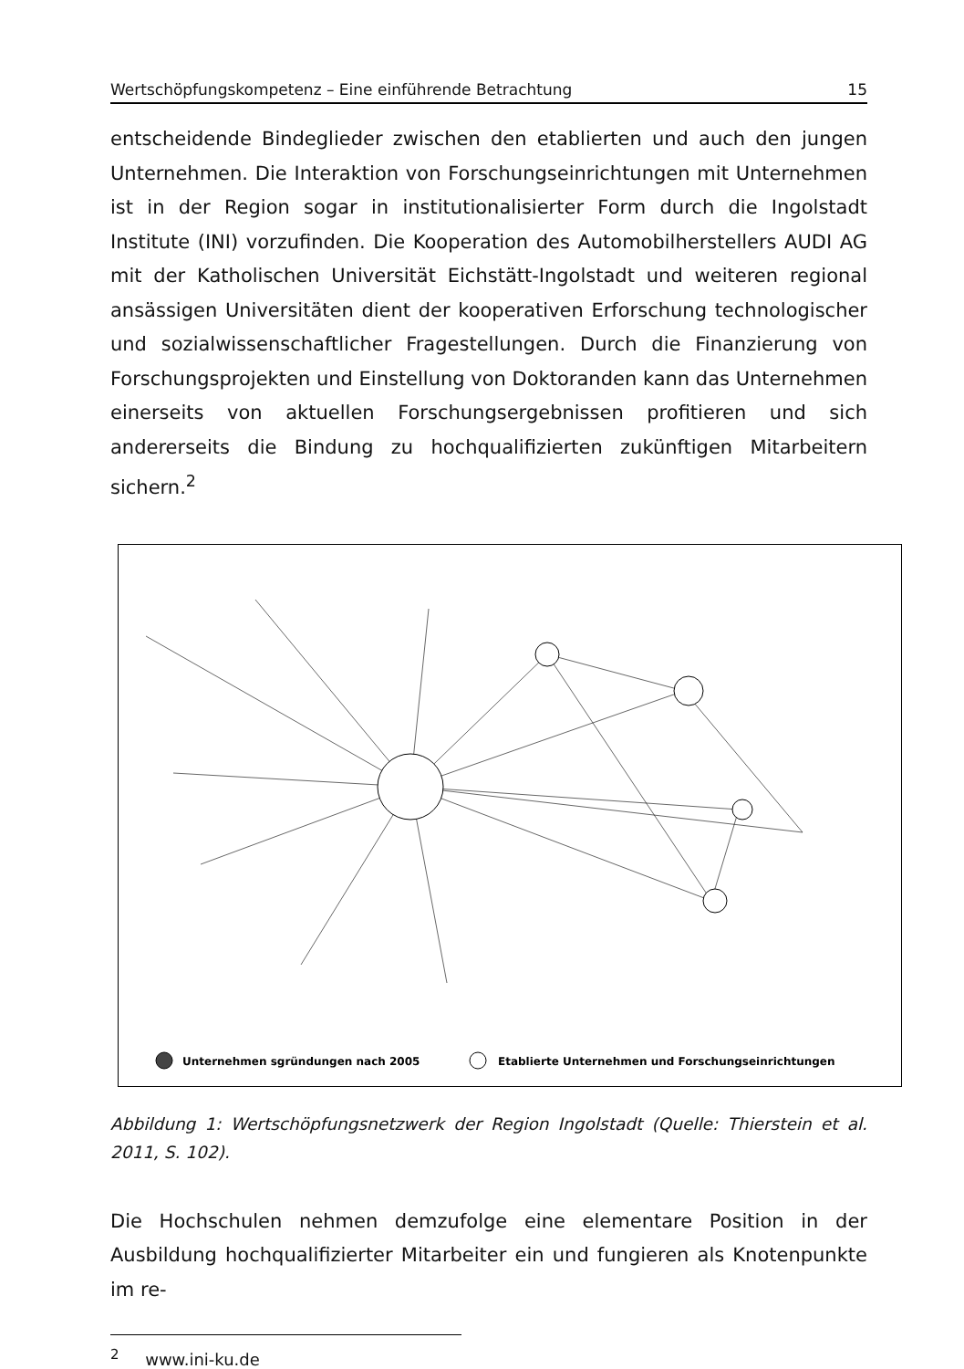Wertschöpfungskompetenz – Eine einführende Betrachtung 15
entscheidende Bindeglieder zwischen den etablierten und auch den jungen Unternehmen. Die Interaktion von Forschungseinrichtungen mit Unternehmen ist in der Region sogar in institutionalisierter Form durch die Ingolstadt Institute (INI) vorzufinden. Die Kooperation des Automobilherstellers AUDI AG mit der Katholischen Universität Eichstätt-Ingolstadt und weiteren regional ansässigen Universitäten dient der kooperativen Erforschung technologischer und sozialwissenschaftlicher Fragestellungen. Durch die Finanzierung von Forschungsprojekten und Einstellung von Doktoranden kann das Unternehmen einerseits von aktuellen Forschungsergebnissen profitieren und sich andererseits die Bindung zu hochqualifizierten zukünftigen Mitarbeitern sichern.<sup>2</sup>
Unternehmen sgründungen nach 2005
Etablierte Unternehmen und Forschungseinrichtungen
Abbildung 1: Wertschöpfungsnetzwerk der Region Ingolstadt (Quelle: Thierstein et al. 2011, S. 102).
Die Hochschulen nehmen demzufolge eine elementare Position in der Ausbildung hochqualifizierter Mitarbeiter ein und fungieren als Knotenpunkte im re-
<sup>2</sup> www.ini-ku.de